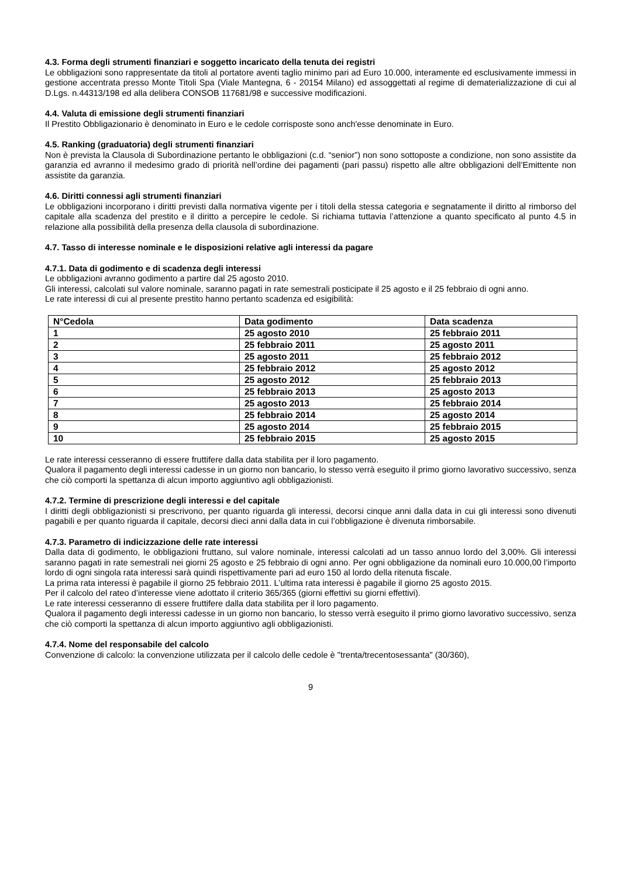4.3. Forma degli strumenti finanziari e soggetto incaricato della tenuta dei registri
Le obbligazioni sono rappresentate da titoli al portatore aventi taglio minimo pari ad Euro 10.000, interamente ed esclusivamente immessi in gestione accentrata presso Monte Titoli Spa (Viale Mantegna, 6 - 20154 Milano) ed assoggettati al regime di dematerializzazione di cui al D.Lgs. n.44313/198 ed alla delibera CONSOB 117681/98 e successive modificazioni.
4.4. Valuta di emissione degli strumenti finanziari
Il Prestito Obbligazionario è denominato in Euro e le cedole corrisposte sono anch'esse denominate in Euro.
4.5. Ranking (graduatoria) degli strumenti finanziari
Non è prevista la Clausola di Subordinazione pertanto le obbligazioni (c.d. “senior”) non sono sottoposte a condizione, non sono assistite da garanzia ed avranno il medesimo grado di priorità nell’ordine dei pagamenti (pari passu) rispetto alle altre obbligazioni dell’Emittente non assistite da garanzia.
4.6. Diritti connessi agli strumenti finanziari
Le obbligazioni incorporano i diritti previsti dalla normativa vigente per i titoli della stessa categoria e segnatamente il diritto al rimborso del capitale alla scadenza del prestito e il diritto a percepire le cedole. Si richiama tuttavia l’attenzione a quanto specificato al punto 4.5 in relazione alla possibilità della presenza della clausola di subordinazione.
4.7. Tasso di interesse nominale e le disposizioni relative agli interessi da pagare
4.7.1. Data di godimento e di scadenza degli interessi
Le obbligazioni avranno godimento a partire dal 25 agosto 2010.
Gli interessi, calcolati sul valore nominale, saranno pagati in rate semestrali posticipate il 25 agosto e il 25 febbraio di ogni anno.
Le rate interessi di cui al presente prestito hanno pertanto scadenza ed esigibilità:
| N°Cedola | Data godimento | Data scadenza |
| --- | --- | --- |
| 1 | 25 agosto 2010 | 25 febbraio 2011 |
| 2 | 25 febbraio 2011 | 25 agosto 2011 |
| 3 | 25 agosto 2011 | 25 febbraio 2012 |
| 4 | 25 febbraio 2012 | 25 agosto 2012 |
| 5 | 25 agosto 2012 | 25 febbraio 2013 |
| 6 | 25 febbraio 2013 | 25 agosto 2013 |
| 7 | 25 agosto 2013 | 25 febbraio 2014 |
| 8 | 25 febbraio 2014 | 25 agosto 2014 |
| 9 | 25 agosto 2014 | 25 febbraio 2015 |
| 10 | 25 febbraio 2015 | 25 agosto 2015 |
Le rate interessi cesseranno di essere fruttifere dalla data stabilita per il loro pagamento.
Qualora il pagamento degli interessi cadesse in un giorno non bancario, lo stesso verrà eseguito il primo giorno lavorativo successivo, senza che ciò comporti la spettanza di alcun importo aggiuntivo agli obbligazionisti.
4.7.2. Termine di prescrizione degli interessi e del capitale
I diritti degli obbligazionisti si prescrivono, per quanto riguarda gli interessi, decorsi cinque anni dalla data in cui gli interessi sono divenuti pagabili e per quanto riguarda il capitale, decorsi dieci anni dalla data in cui l’obbligazione è divenuta rimborsabile.
4.7.3. Parametro di indicizzazione delle rate interessi
Dalla data di godimento, le obbligazioni fruttano, sul valore nominale, interessi calcolati ad un tasso annuo lordo del 3,00%. Gli interessi saranno pagati in rate semestrali nei giorni 25 agosto e 25 febbraio di ogni anno. Per ogni obbligazione da nominali euro 10.000,00 l’importo lordo di ogni singola rata interessi sarà quindi rispettivamente pari ad euro 150 al lordo della ritenuta fiscale.
La prima rata interessi è pagabile il giorno 25 febbraio 2011. L’ultima rata interessi è pagabile il giorno 25 agosto 2015.
Per il calcolo del rateo d’interesse viene adottato il criterio 365/365 (giorni effettivi su giorni effettivi).
Le rate interessi cesseranno di essere fruttifere dalla data stabilita per il loro pagamento.
Qualora il pagamento degli interessi cadesse in un giorno non bancario, lo stesso verrà eseguito il primo giorno lavorativo successivo, senza che ciò comporti la spettanza di alcun importo aggiuntivo agli obbligazionisti.
4.7.4. Nome del responsabile del calcolo
Convenzione di calcolo: la convenzione utilizzata per il calcolo delle cedole è "trenta/trecentosessanta" (30/360),
9